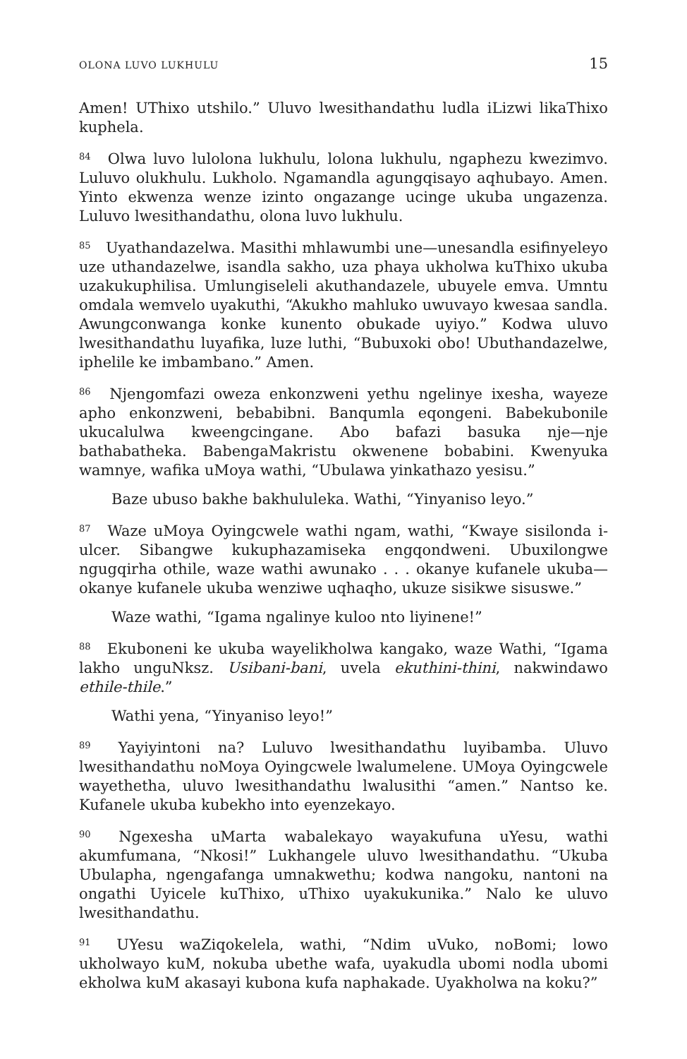OLONA LUVO LUKHULU 15
Amen! UThixo utshilo.” Uluvo lwesithandathu ludla iLizwi likaThixo kuphela.
<sup>84</sup> Olwa luvo lulolona lukhulu, lolona lukhulu, ngaphezu kwezimvo. Luluvo olukhulu. Lukholo. Ngamandla agungqisayo aqhubayo. Amen. Yinto ekwenza wenze izinto ongazange ucinge ukuba ungazenza. Luluvo lwesithandathu, olona luvo lukhulu.
<sup>85</sup> Uyathandazelwa. Masithi mhlawumbi une—unesandla esifinyeleyo uze uthandazelwe, isandla sakho, uza phaya ukholwa kuThixo ukuba uzakukuphilisa. Umlungiseleli akuthandazele, ubuyele emva. Umntu omdala wemvelo uyakuthi, “Akukho mahluko uwuvayo kwesaa sandla. Awungconwanga konke kunento obukade uyiyo.” Kodwa uluvo lwesithandathu luyafika, luze luthi, “Bubuxoki obo! Ubuthandazelwe, iphelile ke imbambano.” Amen.
<sup>86</sup> Njengomfazi oweza enkonzweni yethu ngelinye ixesha, wayeze apho enkonzweni, bebabibni. Banqumla eqongeni. Babekubonile ukucalulwa kweengcingane. Abo bafazi basuka nje—nje bathabatheka. BabengaMakristu okwenene bobabini. Kwenyuka wamnye, wafika uMoya wathi, “Ubulawa yinkathazo yesisu.”
Baze ubuso bakhe bakhululeka. Wathi, “Yinyaniso leyo.”
<sup>87</sup> Waze uMoya Oyingcwele wathi ngam, wathi, “Kwaye sisilonda i-ulcer. Sibangwe kukuphazamiseka engqondweni. Ubuxilongwe ngugqirha othile, waze wathi awunako . . . okanye kufanele ukuba—okanye kufanele ukuba wenziwe uqhaqho, ukuze sisikwe sisuswe.”
Waze wathi, “Igama ngalinye kuloo nto liyinene!”
<sup>88</sup> Ekuboneni ke ukuba wayelikholwa kangako, waze Wathi, “Igama lakho unguNksz. Usibani-bani, uvela ekuthini-thini, nakwindawo ethile-thile.”
Wathi yena, “Yinyaniso leyo!”
<sup>89</sup> Yayiyintoni na? Luluvo lwesithandathu luyibamba. Uluvo lwesithandathu noMoya Oyingcwele lwalumelene. UMoya Oyingcwele wayethetha, uluvo lwesithandathu lwalusithi “amen.” Nantso ke. Kufanele ukuba kubekho into eyenzekayo.
<sup>90</sup> Ngexesha uMarta wabalekayo wayakufuna uYesu, wathi akumfumana, “Nkosi!” Lukhangele uluvo lwesithandathu. “Ukuba Ubulapha, ngengafanga umnakwethu; kodwa nangoku, nantoni na ongathi Uyicele kuThixo, uThixo uyakukunika.” Nalo ke uluvo lwesithandathu.
<sup>91</sup> UYesu waZiqokelela, wathi, “Ndim uVuko, noBomi; lowo ukholwayo kuM, nokuba ubethe wafa, uyakudla ubomi nodla ubomi ekholwa kuM akasayi kubona kufa naphakade. Uyakholwa na koku?”